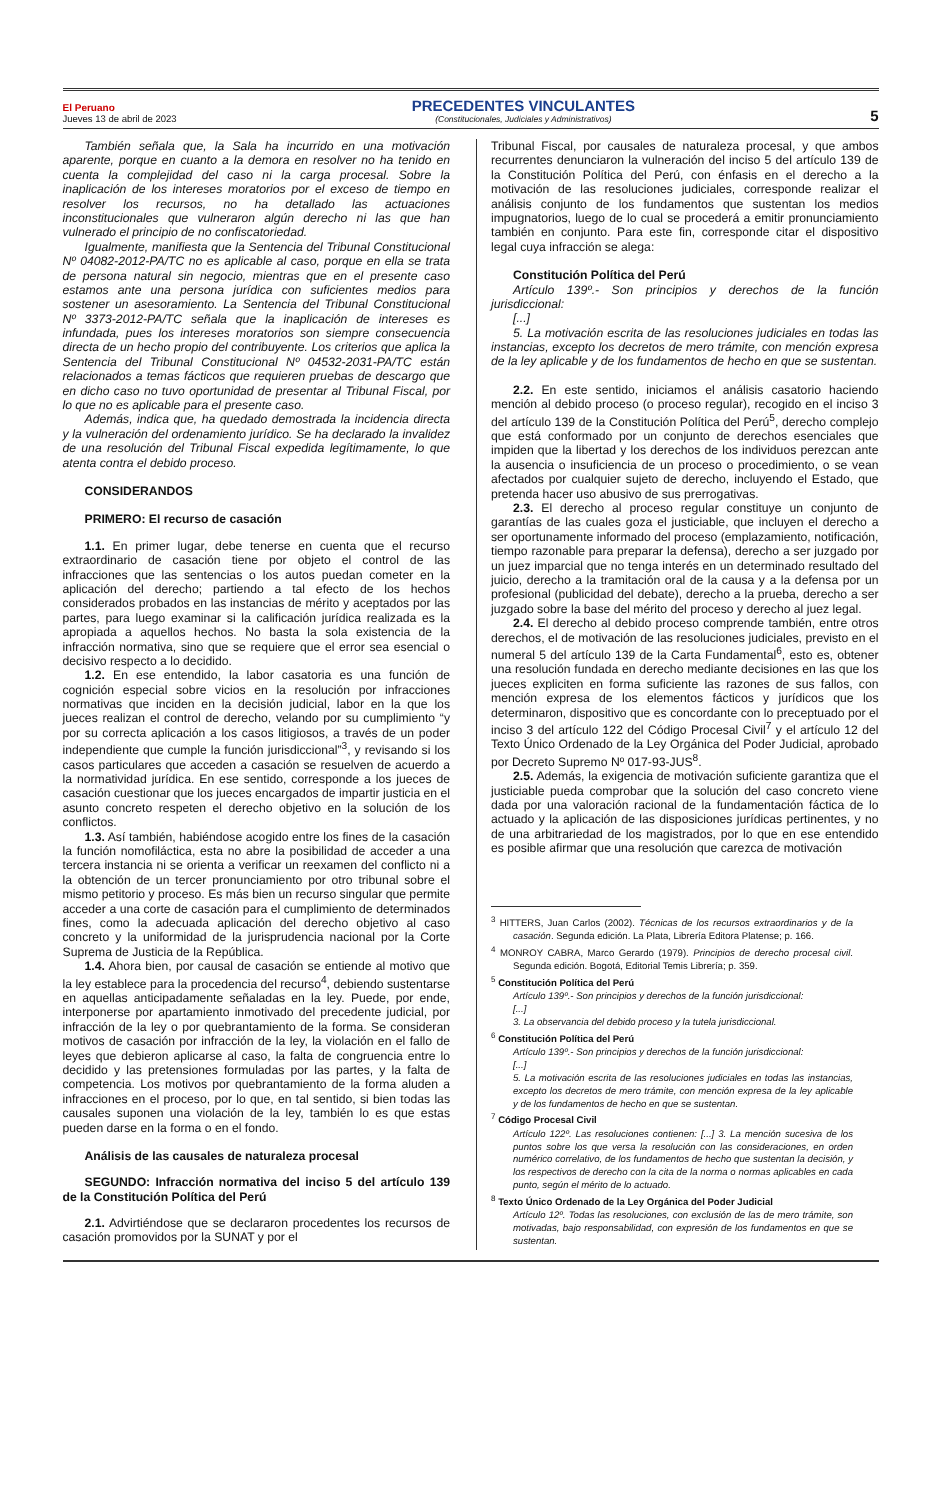El Peruano
Jueves 13 de abril de 2023
PRECEDENTES VINCULANTES
(Constitucionales, Judiciales y Administrativos)
5
También señala que, la Sala ha incurrido en una motivación aparente, porque en cuanto a la demora en resolver no ha tenido en cuenta la complejidad del caso ni la carga procesal. Sobre la inaplicación de los intereses moratorios por el exceso de tiempo en resolver los recursos, no ha detallado las actuaciones inconstitucionales que vulneraron algún derecho ni las que han vulnerado el principio de no confiscatoriedad.
Igualmente, manifiesta que la Sentencia del Tribunal Constitucional Nº 04082-2012-PA/TC no es aplicable al caso, porque en ella se trata de persona natural sin negocio, mientras que en el presente caso estamos ante una persona jurídica con suficientes medios para sostener un asesoramiento. La Sentencia del Tribunal Constitucional Nº 3373-2012-PA/TC señala que la inaplicación de intereses es infundada, pues los intereses moratorios son siempre consecuencia directa de un hecho propio del contribuyente. Los criterios que aplica la Sentencia del Tribunal Constitucional Nº 04532-2031-PA/TC están relacionados a temas fácticos que requieren pruebas de descargo que en dicho caso no tuvo oportunidad de presentar al Tribunal Fiscal, por lo que no es aplicable para el presente caso.
Además, indica que, ha quedado demostrada la incidencia directa y la vulneración del ordenamiento jurídico. Se ha declarado la invalidez de una resolución del Tribunal Fiscal expedida legítimamente, lo que atenta contra el debido proceso.
CONSIDERANDOS
PRIMERO: El recurso de casación
1.1. En primer lugar, debe tenerse en cuenta que el recurso extraordinario de casación tiene por objeto el control de las infracciones que las sentencias o los autos puedan cometer en la aplicación del derecho; partiendo a tal efecto de los hechos considerados probados en las instancias de mérito y aceptados por las partes, para luego examinar si la calificación jurídica realizada es la apropiada a aquellos hechos. No basta la sola existencia de la infracción normativa, sino que se requiere que el error sea esencial o decisivo respecto a lo decidido.
1.2. En ese entendido, la labor casatoria es una función de cognición especial sobre vicios en la resolución por infracciones normativas que inciden en la decisión judicial, labor en la que los jueces realizan el control de derecho, velando por su cumplimiento “y por su correcta aplicación a los casos litigiosos, a través de un poder independiente que cumple la función jurisdiccional”<sup>3</sup>, y revisando si los casos particulares que acceden a casación se resuelven de acuerdo a la normatividad jurídica. En ese sentido, corresponde a los jueces de casación cuestionar que los jueces encargados de impartir justicia en el asunto concreto respeten el derecho objetivo en la solución de los conflictos.
1.3. Así también, habiéndose acogido entre los fines de la casación la función nomofiláctica, esta no abre la posibilidad de acceder a una tercera instancia ni se orienta a verificar un reexamen del conflicto ni a la obtención de un tercer pronunciamiento por otro tribunal sobre el mismo petitorio y proceso. Es más bien un recurso singular que permite acceder a una corte de casación para el cumplimiento de determinados fines, como la adecuada aplicación del derecho objetivo al caso concreto y la uniformidad de la jurisprudencia nacional por la Corte Suprema de Justicia de la República.
1.4. Ahora bien, por causal de casación se entiende al motivo que la ley establece para la procedencia del recurso<sup>4</sup>, debiendo sustentarse en aquellas anticipadamente señaladas en la ley. Puede, por ende, interponerse por apartamiento inmotivado del precedente judicial, por infracción de la ley o por quebrantamiento de la forma. Se consideran motivos de casación por infracción de la ley, la violación en el fallo de leyes que debieron aplicarse al caso, la falta de congruencia entre lo decidido y las pretensiones formuladas por las partes, y la falta de competencia. Los motivos por quebrantamiento de la forma aluden a infracciones en el proceso, por lo que, en tal sentido, si bien todas las causales suponen una violación de la ley, también lo es que estas pueden darse en la forma o en el fondo.
Análisis de las causales de naturaleza procesal
SEGUNDO: Infracción normativa del inciso 5 del artículo 139 de la Constitución Política del Perú
2.1. Advirtiéndose que se declararon procedentes los recursos de casación promovidos por la SUNAT y por el
Tribunal Fiscal, por causales de naturaleza procesal, y que ambos recurrentes denunciaron la vulneración del inciso 5 del artículo 139 de la Constitución Política del Perú, con énfasis en el derecho a la motivación de las resoluciones judiciales, corresponde realizar el análisis conjunto de los fundamentos que sustentan los medios impugnatorios, luego de lo cual se procederá a emitir pronunciamiento también en conjunto. Para este fin, corresponde citar el dispositivo legal cuya infracción se alega:
Constitución Política del Perú
Artículo 139º.- Son principios y derechos de la función jurisdiccional:
[...]
5. La motivación escrita de las resoluciones judiciales en todas las instancias, excepto los decretos de mero trámite, con mención expresa de la ley aplicable y de los fundamentos de hecho en que se sustentan.
2.2. En este sentido, iniciamos el análisis casatorio haciendo mención al debido proceso (o proceso regular), recogido en el inciso 3 del artículo 139 de la Constitución Política del Perú<sup>5</sup>, derecho complejo que está conformado por un conjunto de derechos esenciales que impiden que la libertad y los derechos de los individuos perezcan ante la ausencia o insuficiencia de un proceso o procedimiento, o se vean afectados por cualquier sujeto de derecho, incluyendo el Estado, que pretenda hacer uso abusivo de sus prerrogativas.
2.3. El derecho al proceso regular constituye un conjunto de garantías de las cuales goza el justiciable, que incluyen el derecho a ser oportunamente informado del proceso (emplazamiento, notificación, tiempo razonable para preparar la defensa), derecho a ser juzgado por un juez imparcial que no tenga interés en un determinado resultado del juicio, derecho a la tramitación oral de la causa y a la defensa por un profesional (publicidad del debate), derecho a la prueba, derecho a ser juzgado sobre la base del mérito del proceso y derecho al juez legal.
2.4. El derecho al debido proceso comprende también, entre otros derechos, el de motivación de las resoluciones judiciales, previsto en el numeral 5 del artículo 139 de la Carta Fundamental<sup>6</sup>, esto es, obtener una resolución fundada en derecho mediante decisiones en las que los jueces expliciten en forma suficiente las razones de sus fallos, con mención expresa de los elementos fácticos y jurídicos que los determinaron, dispositivo que es concordante con lo preceptuado por el inciso 3 del artículo 122 del Código Procesal Civil<sup>7</sup> y el artículo 12 del Texto Único Ordenado de la Ley Orgánica del Poder Judicial, aprobado por Decreto Supremo Nº 017-93-JUS<sup>8</sup>.
2.5. Además, la exigencia de motivación suficiente garantiza que el justiciable pueda comprobar que la solución del caso concreto viene dada por una valoración racional de la fundamentación fáctica de lo actuado y la aplicación de las disposiciones jurídicas pertinentes, y no de una arbitrariedad de los magistrados, por lo que en ese entendido es posible afirmar que una resolución que carezca de motivación
<sup>3</sup> HITTERS, Juan Carlos (2002). Técnicas de los recursos extraordinarios y de la casación. Segunda edición. La Plata, Librería Editora Platense; p. 166.
<sup>4</sup> MONROY CABRA, Marco Gerardo (1979). Principios de derecho procesal civil. Segunda edición. Bogotá, Editorial Temis Librería; p. 359.
<sup>5</sup> Constitución Política del Perú
Artículo 139º.- Son principios y derechos de la función jurisdiccional:
[...]
3. La observancia del debido proceso y la tutela jurisdiccional.
<sup>6</sup> Constitución Política del Perú
Artículo 139º.- Son principios y derechos de la función jurisdiccional:
[...]
5. La motivación escrita de las resoluciones judiciales en todas las instancias, excepto los decretos de mero trámite, con mención expresa de la ley aplicable y de los fundamentos de hecho en que se sustentan.
<sup>7</sup> Código Procesal Civil
Artículo 122º. Las resoluciones contienen: [...] 3. La mención sucesiva de los puntos sobre los que versa la resolución con las consideraciones, en orden numérico correlativo, de los fundamentos de hecho que sustentan la decisión, y los respectivos de derecho con la cita de la norma o normas aplicables en cada punto, según el mérito de lo actuado.
<sup>8</sup> Texto Único Ordenado de la Ley Orgánica del Poder Judicial
Artículo 12º. Todas las resoluciones, con exclusión de las de mero trámite, son motivadas, bajo responsabilidad, con expresión de los fundamentos en que se sustentan.